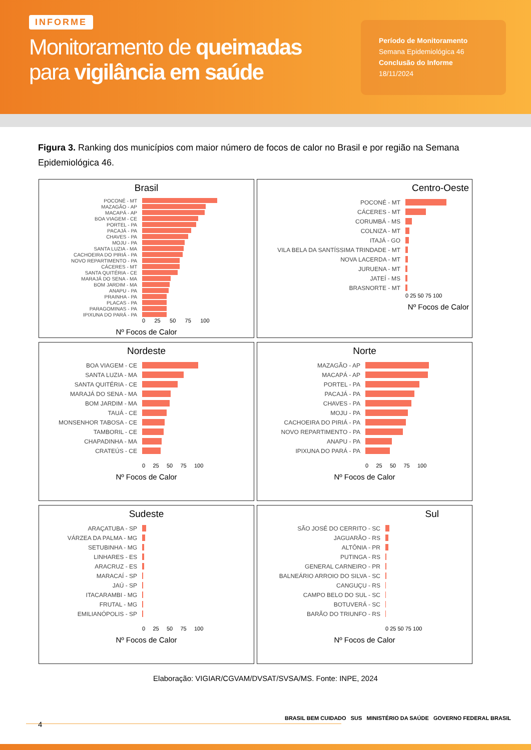INFORME
Monitoramento de queimadas
para vigilância em saúde
Período de Monitoramento
Semana Epidemiológica 46
Conclusão do Informe
18/11/2024
Figura 3. Ranking dos municípios com maior número de focos de calor no Brasil e por região na Semana Epidemiológica 46.
Brasil
POCONÉ - MT
MAZAGÃO - AP
MACAPÁ - AP
BOA VIAGEM - CE
PORTEL - PA
PACAJÁ - PA
CHAVES - PA
MOJU - PA
SANTA LUZIA - MA
CACHOEIRA DO PIRIÁ - PA
NOVO REPARTIMENTO - PA
CÁCERES - MT
SANTA QUITÉRIA - CE
MARAJÁ DO SENA - MA
BOM JARDIM - MA
ANAPU - PA
PRAINHA - PA
PLACAS - PA
PARAGOMINAS - PA
IPIXUNA DO PARÁ - PA
0 25 50 75 100
Nº Focos de Calor
Centro-Oeste
POCONÉ - MT
CÁCERES - MT
CORUMBÁ - MS
COLNIZA - MT
ITAJÁ - GO
VILA BELA DA SANTÍSSIMA TRINDADE - MT
NOVA LACERDA - MT
JURUENA - MT
JATEÍ - MS
BRASNORTE - MT
0 25 50 75 100
Nº Focos de Calor
Nordeste
BOA VIAGEM - CE
SANTA LUZIA - MA
SANTA QUITÉRIA - CE
MARAJÁ DO SENA - MA
BOM JARDIM - MA
TAUÁ - CE
MONSENHOR TABOSA - CE
TAMBORIL - CE
CHAPADINHA - MA
CRATEÚS - CE
0 25 50 75 100
Nº Focos de Calor
Norte
MAZAGÃO - AP
MACAPÁ - AP
PORTEL - PA
PACAJÁ - PA
CHAVES - PA
MOJU - PA
CACHOEIRA DO PIRIÁ - PA
NOVO REPARTIMENTO - PA
ANAPU - PA
IPIXUNA DO PARÁ - PA
0 25 50 75 100
Nº Focos de Calor
Sudeste
ARAÇATUBA - SP
VÁRZEA DA PALMA - MG
SETUBINHA - MG
LINHARES - ES
ARACRUZ - ES
MARACAÍ - SP
JAÚ - SP
ITACARAMBI - MG
FRUTAL - MG
EMILIANÓPOLIS - SP
0 25 50 75 100
Nº Focos de Calor
Sul
SÃO JOSÉ DO CERRITO - SC
JAGUARÃO - RS
ALTÔNIA - PR
PUTINGA - RS
GENERAL CARNEIRO - PR
BALNEÁRIO ARROIO DO SILVA - SC
CANGUÇU - RS
CAMPO BELO DO SUL - SC
BOTUVERÁ - SC
BARÃO DO TRIUNFO - RS
0 25 50 75 100
Nº Focos de Calor
Elaboração: VIGIAR/CGVAM/DVSAT/SVSA/MS. Fonte: INPE, 2024
4
BRASIL BEM CUIDADO SUS MINISTÉRIO DA SAÚDE GOVERNO FEDERAL BRASIL